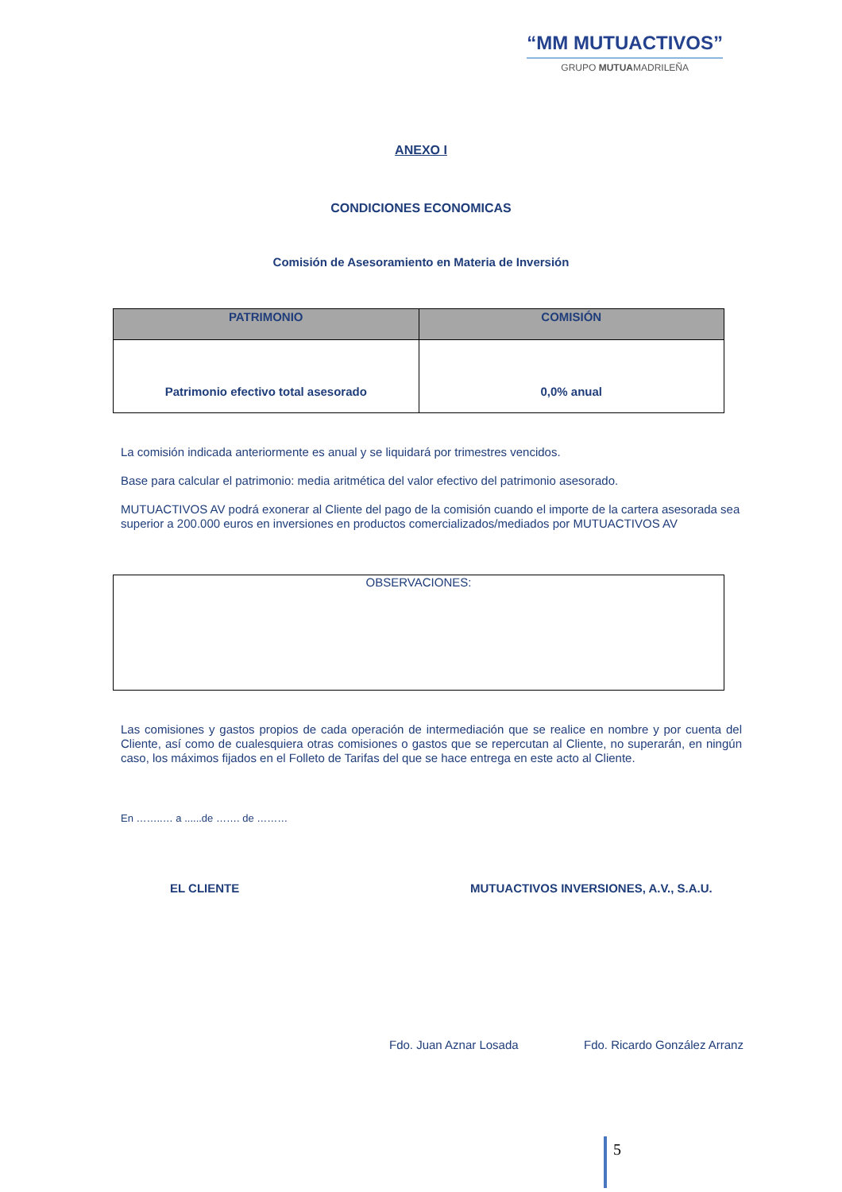“MM MUTUACTIVOS”
GRUPO MUTUAMADRILEÑA
ANEXO I
CONDICIONES ECONOMICAS
Comisión de Asesoramiento en Materia de Inversión
| PATRIMONIO | COMISIÓN |
| --- | --- |
| Patrimonio efectivo total asesorado | 0,0% anual |
La comisión indicada anteriormente es anual y se liquidará por trimestres vencidos.
Base para calcular el patrimonio: media aritmética del valor efectivo del patrimonio asesorado.
MUTUACTIVOS AV podrá exonerar al Cliente del pago de la comisión cuando el importe de la cartera asesorada sea superior a 200.000 euros en inversiones en productos comercializados/mediados por MUTUACTIVOS AV
OBSERVACIONES:
Las comisiones y gastos propios de cada operación de intermediación que se realice en nombre y por cuenta del Cliente, así como de cualesquiera otras comisiones o gastos que se repercutan al Cliente, no superarán, en ningún caso, los máximos fijados en el Folleto de Tarifas del que se hace entrega en este acto al Cliente.
En ……..… a ......de ……. de ………
EL CLIENTE MUTUACTIVOS INVERSIONES, A.V., S.A.U.
Fdo. Juan Aznar Losada Fdo. Ricardo González Arranz
5